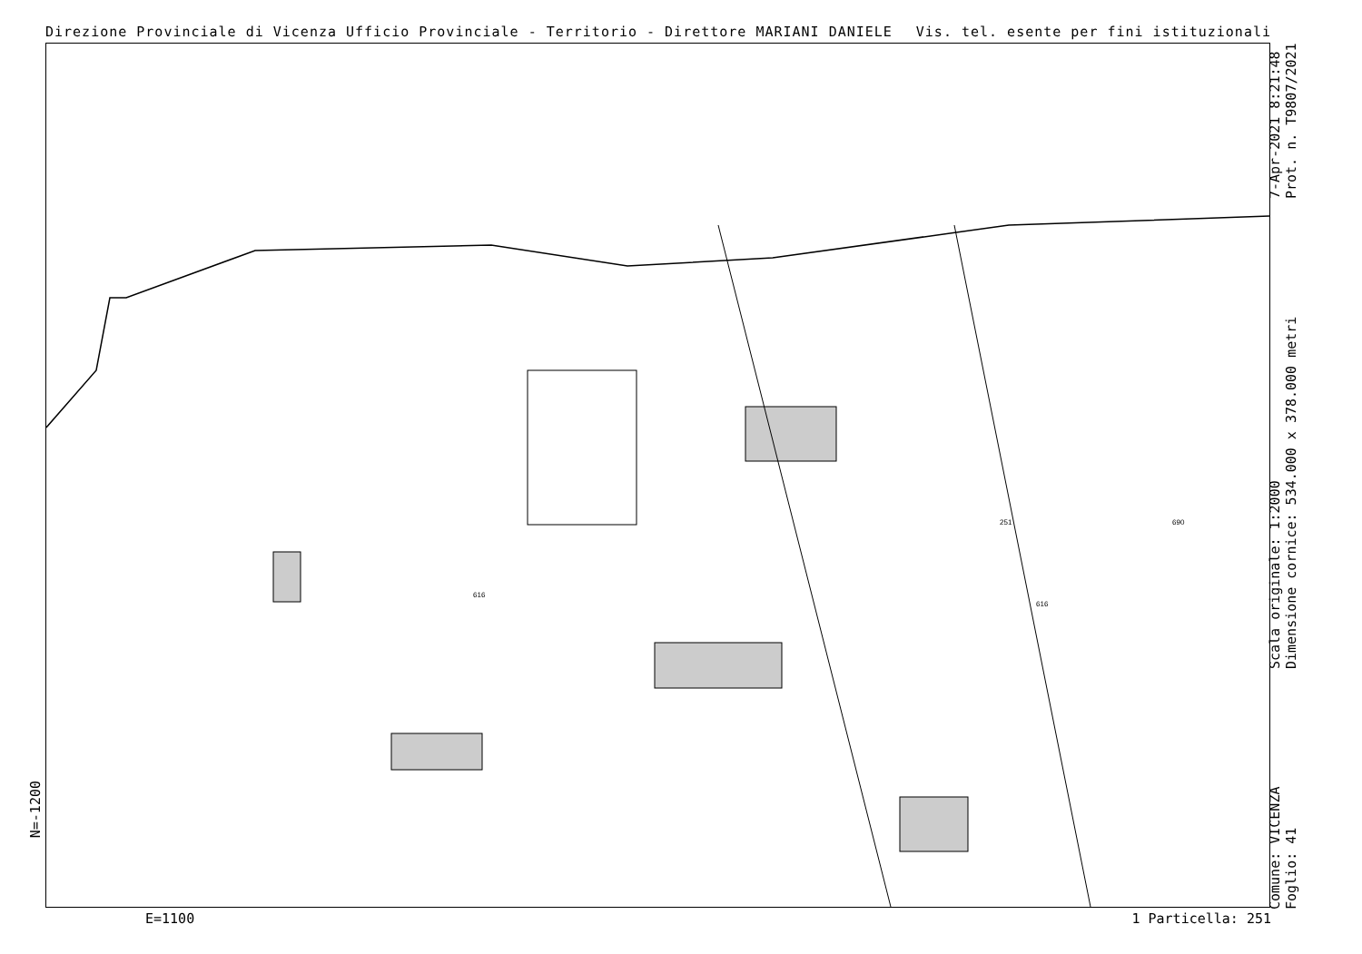Direzione Provinciale di Vicenza Ufficio Provinciale - Territorio - Direttore MARIANI DANIELE Vis. tel. esente per fini istituzionali
251
616
690
616
Comune: VICENZA
Foglio: 41 Scala originale: 1:2000
Dimensione cornice: 534.000 x 378.000 metri 7-Apr-2021 8:21:48
Prot. n. T9807/2021
N=-1200
E=1100 1 Particella: 251